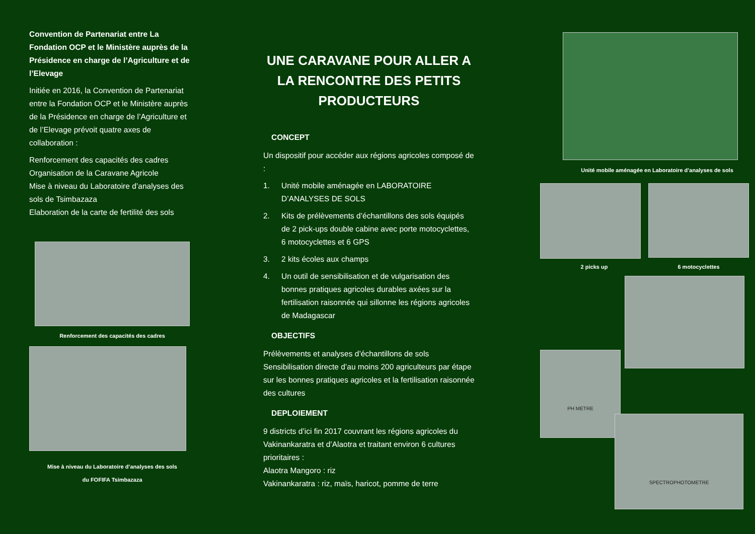Convention de Partenariat entre La Fondation OCP et le Ministère auprès de la Présidence en charge de l’Agriculture et de l’Elevage
Initiée en 2016, la Convention de Partenariat entre la Fondation OCP et le Ministère auprès de la Présidence en charge de l’Agriculture et de l’Elevage prévoit quatre axes de collaboration :
Renforcement des capacités des cadres
Organisation de la Caravane Agricole
Mise à niveau du Laboratoire d’analyses des sols de Tsimbazaza
Elaboration de la carte de fertilité des sols
Renforcement des capacités des cadres
Mise à niveau du Laboratoire d’analyses des sols
du FOFIFA Tsimbazaza
UNE CARAVANE POUR ALLER A LA RENCONTRE DES PETITS PRODUCTEURS
CONCEPT
Un dispositif pour accéder aux régions agricoles composé de :
1. Unité mobile aménagée en LABORATOIRE D’ANALYSES DE SOLS
2. Kits de prélèvements d’échantillons des sols équipés de 2 pick-ups double cabine avec porte motocyclettes, 6 motocyclettes et 6 GPS
3. 2 kits écoles aux champs
4. Un outil de sensibilisation et de vulgarisation des bonnes pratiques agricoles durables axées sur la fertilisation raisonnée qui sillonne les régions agricoles de Madagascar
OBJECTIFS
Prélèvements et analyses d’échantillons de sols
Sensibilisation directe d’au moins 200 agriculteurs par étape sur les bonnes pratiques agricoles et la fertilisation raisonnée des cultures
DEPLOIEMENT
9 districts d’ici fin 2017 couvrant les régions agricoles du Vakinankaratra et d’Alaotra et traitant environ 6 cultures prioritaires :
Alaotra Mangoro : riz
Vakinankaratra : riz, maïs, haricot, pomme de terre
Unité mobile aménagée en Laboratoire d’analyses de sols
2 picks up 6 motocyclettes
PH METRE
SPECTROPHOTOMETRE